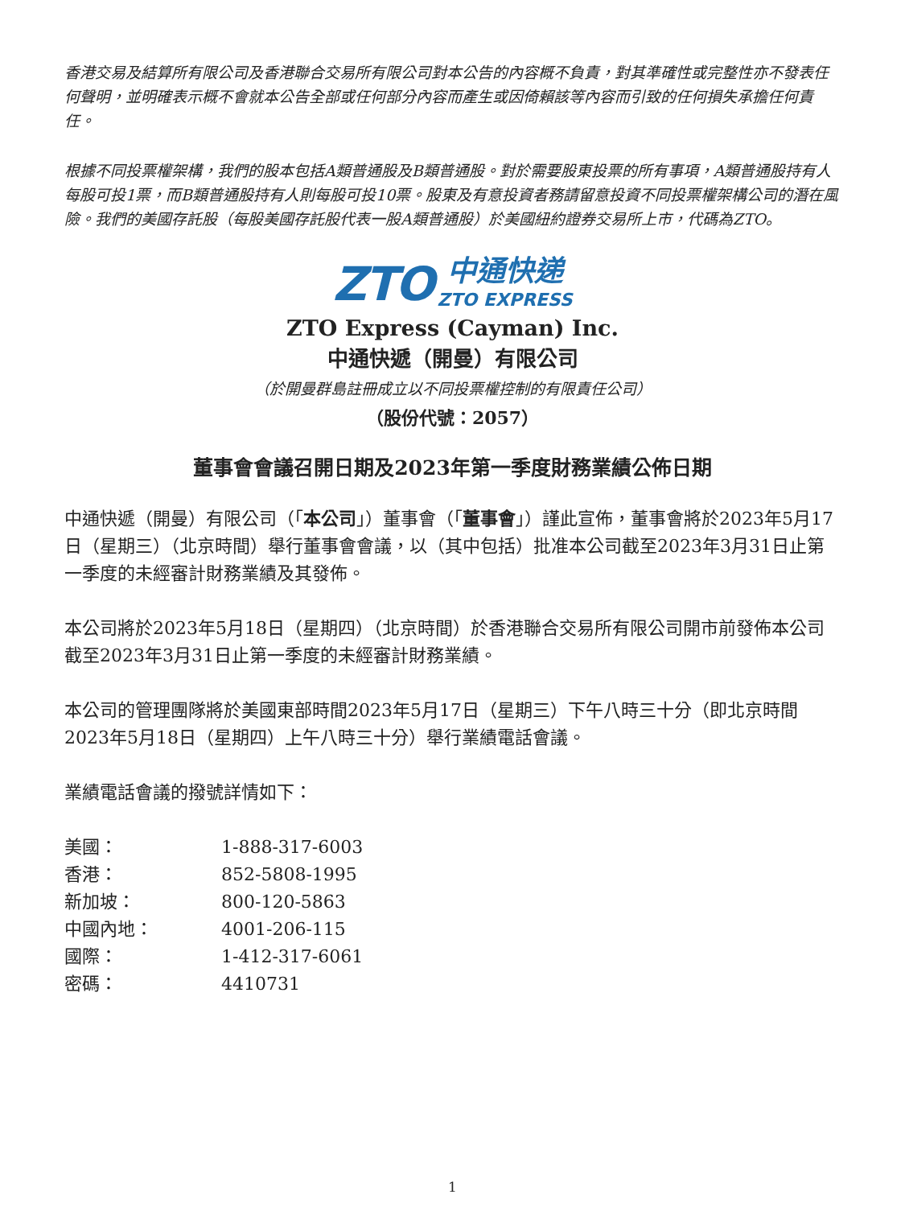香港交易及結算所有限公司及香港聯合交易所有限公司對本公告的內容概不負責，對其準確性或完整性亦不發表任何聲明，並明確表示概不會就本公告全部或任何部分內容而產生或因倚賴該等內容而引致的任何損失承擔任何責任。
根據不同投票權架構，我們的股本包括A類普通股及B類普通股。對於需要股東投票的所有事項，A類普通股持有人每股可投1票，而B類普通股持有人則每股可投10票。股東及有意投資者務請留意投資不同投票權架構公司的潛在風險。我們的美國存託股（每股美國存託股代表一股A類普通股）於美國紐約證券交易所上市，代碼為ZTO。
ZTO 中通快递 ZTO EXPRESS
ZTO Express (Cayman) Inc.
中通快遞（開曼）有限公司
（於開曼群島註冊成立以不同投票權控制的有限責任公司）
（股份代號：2057）
董事會會議召開日期及2023年第一季度財務業績公佈日期
中通快遞（開曼）有限公司（「本公司」）董事會（「董事會」）謹此宣佈，董事會將於2023年5月17日（星期三）（北京時間）舉行董事會會議，以（其中包括）批准本公司截至2023年3月31日止第一季度的未經審計財務業績及其發佈。
本公司將於2023年5月18日（星期四）（北京時間）於香港聯合交易所有限公司開市前發佈本公司截至2023年3月31日止第一季度的未經審計財務業績。
本公司的管理團隊將於美國東部時間2023年5月17日（星期三）下午八時三十分（即北京時間2023年5月18日（星期四）上午八時三十分）舉行業績電話會議。
業績電話會議的撥號詳情如下：
| 美國： | 1-888-317-6003 |
| 香港： | 852-5808-1995 |
| 新加坡： | 800-120-5863 |
| 中國內地： | 4001-206-115 |
| 國際： | 1-412-317-6061 |
| 密碼： | 4410731 |
1